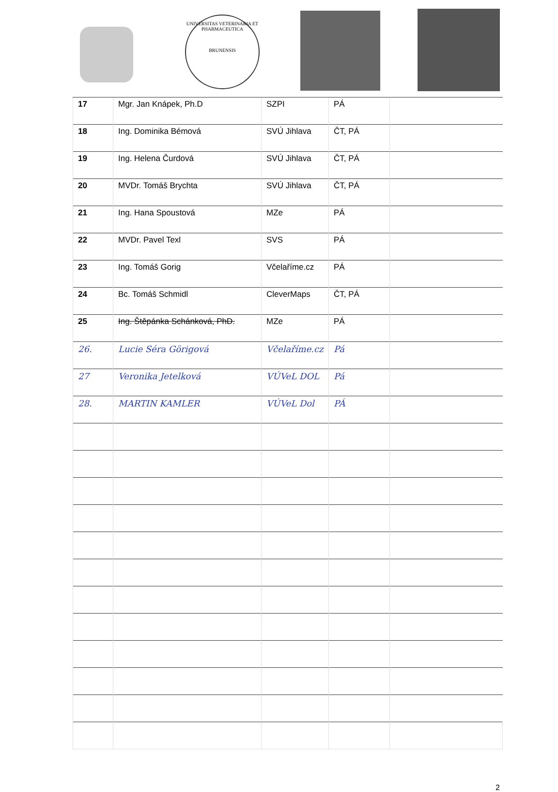UNIVERSITAS VETERINARIA ET PHARMACEUTICA
BRUNENSIS
| 17 | Mgr. Jan Knápek, Ph.D | SZPI | PÁ | |
| 18 | Ing. Dominika Bémová | SVÚ Jihlava | ČT, PÁ | |
| 19 | Ing. Helena Čurdová | SVÚ Jihlava | ČT, PÁ | |
| 20 | MVDr. Tomáš Brychta | SVÚ Jihlava | ČT, PÁ | |
| 21 | Ing. Hana Spoustová | MZe | PÁ | |
| 22 | MVDr. Pavel Texl | SVS | PÁ | |
| 23 | Ing. Tomáš Gorig | Včelaříme.cz | PÁ | |
| 24 | Bc. Tomáš Schmidl | CleverMaps | ČT, PÁ | |
| 25 | Ing. Štěpánka Schánková, PhD. | MZe | PÁ | |
| 26. | Lucie Séra Görigová | Včelaříme.cz | Pá | |
| 27 | Veronika Jetelková | VÚVeL DOL | Pá | |
| 28. | MARTIN KAMLER | VÚVeL Dol | PÁ | |
2